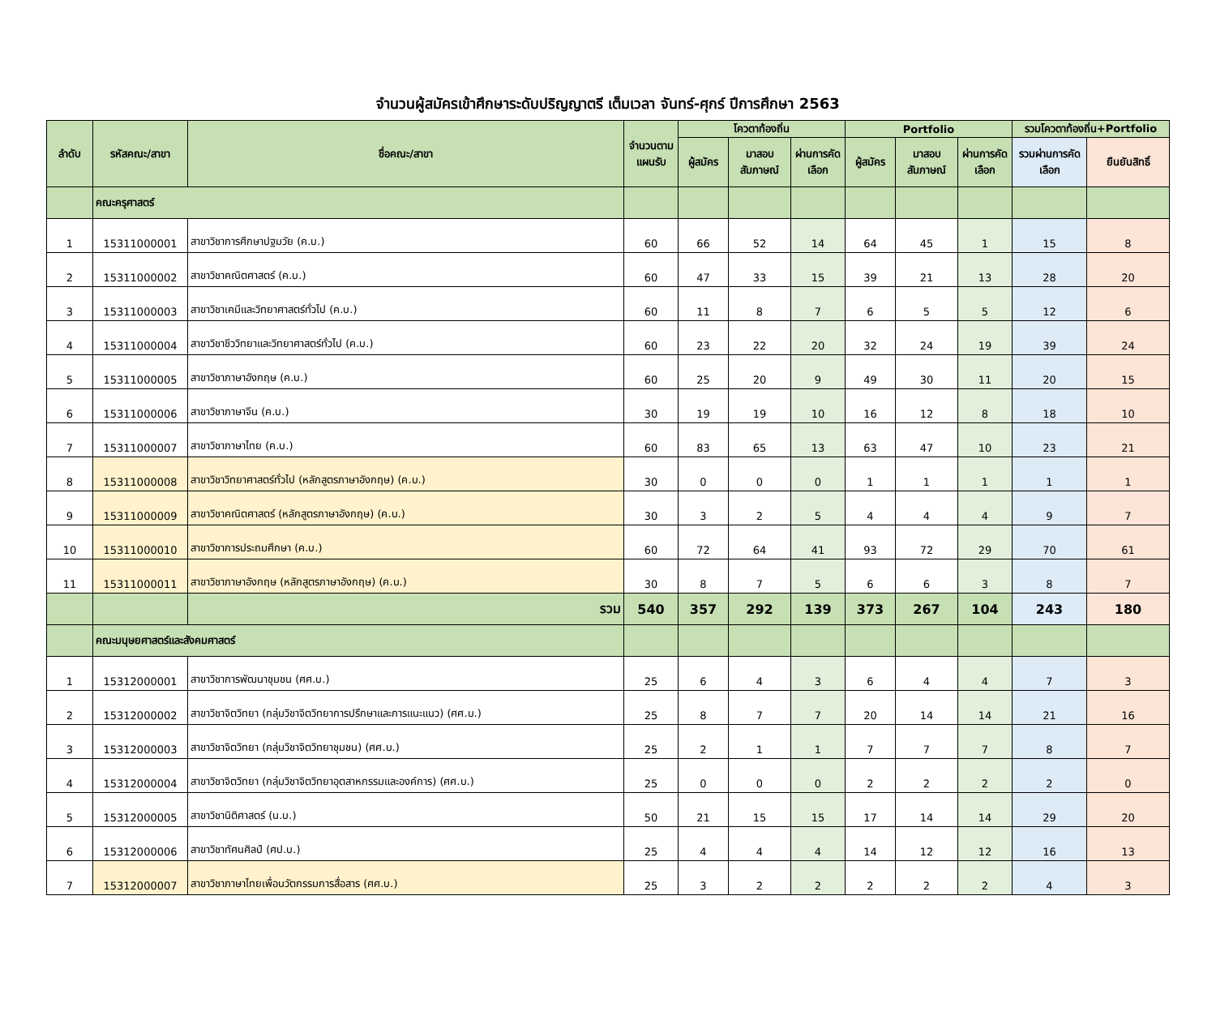จำนวนผู้สมัครเข้าศึกษาระดับปริญญาตรี เต็มเวลา จันทร์-ศุกร์ ปีการศึกษา 2563
| ลำดับ | รหัสคณะ/สาขา | ชื่อคณะ/สาขา | จำนวนตามแผนรับ | โควตาท้องถิ่น | | | Portfolio | | | รวมโควตาท้องถิ่น+Portfolio | |
| --- | --- | --- | --- | --- | --- | --- | --- | --- | --- | --- | --- |
| | | | | ผู้สมัคร | มาสอบสัมภาษณ์ | ผ่านการคัดเลือก | ผู้สมัคร | มาสอบสัมภาษณ์ | ผ่านการคัดเลือก | รวมผ่านการคัดเลือก | ยืนยันสิทธิ์ |
| | คณะครุศาสตร์ | | | | | | | | | | |
| 1 | 15311000001 | สาขาวิชาการศึกษาปฐมวัย (ค.บ.) | 60 | 66 | 52 | 14 | 64 | 45 | 1 | 15 | 8 |
| 2 | 15311000002 | สาขาวิชาคณิตศาสตร์ (ค.บ.) | 60 | 47 | 33 | 15 | 39 | 21 | 13 | 28 | 20 |
| 3 | 15311000003 | สาขาวิชาเคมีและวิทยาศาสตร์ทั่วไป (ค.บ.) | 60 | 11 | 8 | 7 | 6 | 5 | 5 | 12 | 6 |
| 4 | 15311000004 | สาขาวิชาชีววิทยาและวิทยาศาสตร์ทั่วไป (ค.บ.) | 60 | 23 | 22 | 20 | 32 | 24 | 19 | 39 | 24 |
| 5 | 15311000005 | สาขาวิชาภาษาอังกฤษ (ค.บ.) | 60 | 25 | 20 | 9 | 49 | 30 | 11 | 20 | 15 |
| 6 | 15311000006 | สาขาวิชาภาษาจีน (ค.บ.) | 30 | 19 | 19 | 10 | 16 | 12 | 8 | 18 | 10 |
| 7 | 15311000007 | สาขาวิชาภาษาไทย (ค.บ.) | 60 | 83 | 65 | 13 | 63 | 47 | 10 | 23 | 21 |
| 8 | 15311000008 | สาขาวิชาวิทยาศาสตร์ทั่วไป (หลักสูตรภาษาอังกฤษ) (ค.บ.) | 30 | 0 | 0 | 0 | 1 | 1 | 1 | 1 | 1 |
| 9 | 15311000009 | สาขาวิชาคณิตศาสตร์ (หลักสูตรภาษาอังกฤษ) (ค.บ.) | 30 | 3 | 2 | 5 | 4 | 4 | 4 | 9 | 7 |
| 10 | 15311000010 | สาขาวิชาการประถมศึกษา (ค.บ.) | 60 | 72 | 64 | 41 | 93 | 72 | 29 | 70 | 61 |
| 11 | 15311000011 | สาขาวิชาภาษาอังกฤษ (หลักสูตรภาษาอังกฤษ) (ค.บ.) | 30 | 8 | 7 | 5 | 6 | 6 | 3 | 8 | 7 |
| | | รวม | 540 | 357 | 292 | 139 | 373 | 267 | 104 | 243 | 180 |
| | คณะมนุษยศาสตร์และสังคมศาสตร์ | | | | | | | | | | |
| 1 | 15312000001 | สาขาวิชาการพัฒนาชุมชน (ศศ.บ.) | 25 | 6 | 4 | 3 | 6 | 4 | 4 | 7 | 3 |
| 2 | 15312000002 | สาขาวิชาจิตวิทยา (กลุ่มวิชาจิตวิทยาการปรึกษาและการแนะแนว) (ศศ.บ.) | 25 | 8 | 7 | 7 | 20 | 14 | 14 | 21 | 16 |
| 3 | 15312000003 | สาขาวิชาจิตวิทยา (กลุ่มวิชาจิตวิทยาชุมชน) (ศศ.บ.) | 25 | 2 | 1 | 1 | 7 | 7 | 7 | 8 | 7 |
| 4 | 15312000004 | สาขาวิชาจิตวิทยา (กลุ่มวิชาจิตวิทยาอุตสาหกรรมและองค์การ) (ศศ.บ.) | 25 | 0 | 0 | 0 | 2 | 2 | 2 | 2 | 0 |
| 5 | 15312000005 | สาขาวิชานิติศาสตร์ (น.บ.) | 50 | 21 | 15 | 15 | 17 | 14 | 14 | 29 | 20 |
| 6 | 15312000006 | สาขาวิชาทัศนศิลป์ (ศป.บ.) | 25 | 4 | 4 | 4 | 14 | 12 | 12 | 16 | 13 |
| 7 | 15312000007 | สาขาวิชาภาษาไทยเพื่อนวัตกรรมการสื่อสาร (ศศ.บ.) | 25 | 3 | 2 | 2 | 2 | 2 | 2 | 4 | 3 |